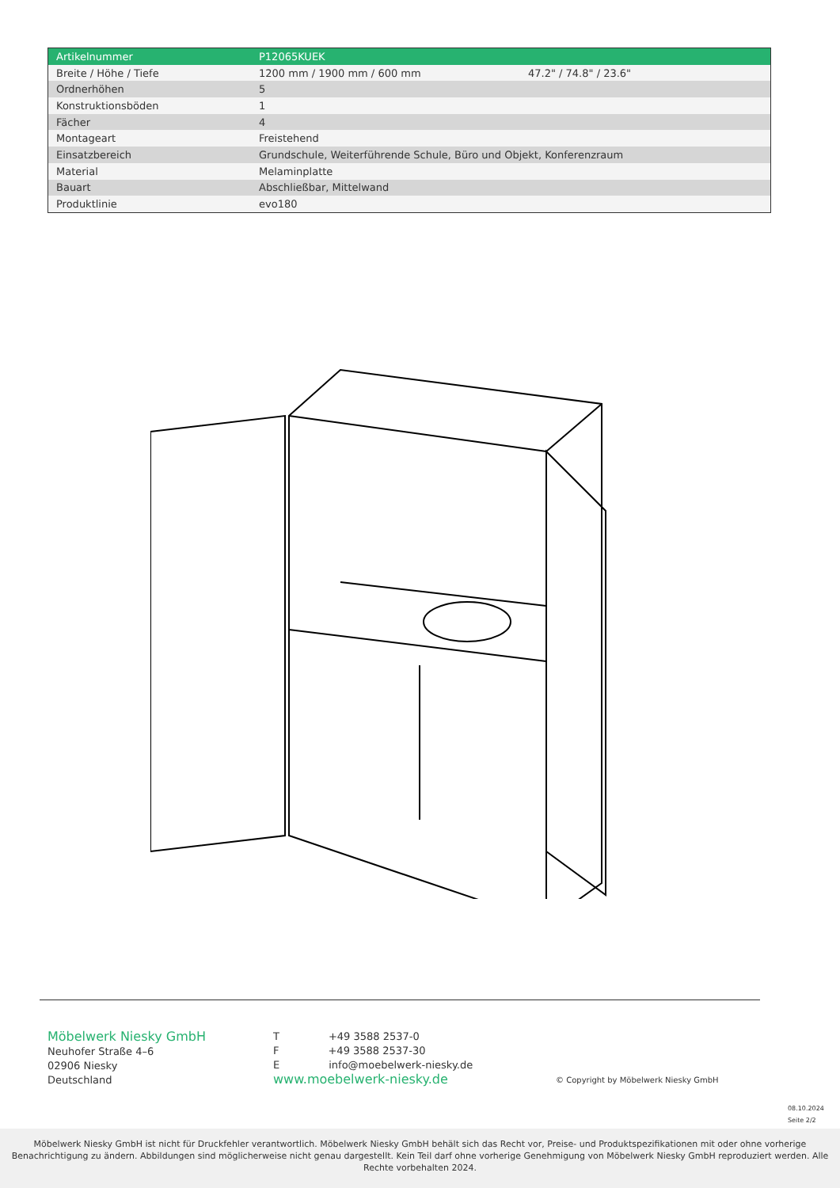| Artikelnummer | P12065KUEK | |
| Breite / Höhe / Tiefe | 1200 mm / 1900 mm / 600 mm | 47.2" / 74.8" / 23.6" |
| Ordnerhöhen | 5 | |
| Konstruktionsböden | 1 | |
| Fächer | 4 | |
| Montageart | Freistehend | |
| Einsatzbereich | Grundschule, Weiterführende Schule, Büro und Objekt, Konferenzraum | |
| Material | Melaminplatte | |
| Bauart | Abschließbar, Mittelwand | |
| Produktlinie | evo180 | |
Möbelwerk Niesky GmbH
Neuhofer Straße 4–6
02906 Niesky
Deutschland
T +49 3588 2537-0
F +49 3588 2537-30
E info@moebelwerk-niesky.de
www.moebelwerk-niesky.de
© Copyright by Möbelwerk Niesky GmbH
08.10.2024
Seite 2/2
Möbelwerk Niesky GmbH ist nicht für Druckfehler verantwortlich. Möbelwerk Niesky GmbH behält sich das Recht vor, Preise- und Produktspezifikationen mit oder ohne vorherige Benachrichtigung zu ändern. Abbildungen sind möglicherweise nicht genau dargestellt. Kein Teil darf ohne vorherige Genehmigung von Möbelwerk Niesky GmbH reproduziert werden. Alle Rechte vorbehalten 2024.